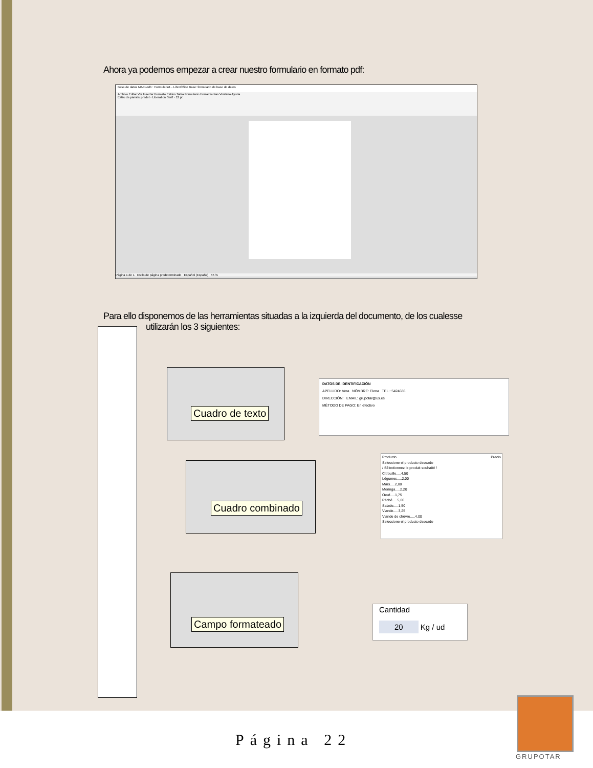Ahora ya podemos empezar a crear nuestro formulario en formato pdf:
Base de datos MAELodb : Formulario1 - LibreOffice Base: formulario de base de datos
Archivo Editar Ver Insertar Formato Estilos Tabla Formulario Herramientas Ventana Ayuda
Estilo de párrafo predet · Liberation Serif · 12 pt
Página 1 de 1 Estilo de página predeterminado Español (España) 55 %
Para ello disponemos de las herramientas situadas a la izquierda del documento, de los cualesse
utilizarán los 3 siguientes:
Cuadro de texto
Cuadro combinado
Campo formateado
DATOS DE IDENTIFICACIÓN
APELLIDO: Vera NÓMBRE: Elena TEL.: 5424685
DIRECCIÓN: EMAIL: grupotar@us.es
MÉTODO DE PAGO: En efectivo
Producto Precio
Seleccione el producto deseado
/ Sélectionnez le produit souhaité /
Citrouille.....4,50
Légumes.....2,00
Maïs.....2,00
Moringa.....2,20
Oeuf.....1,75
Pêché.....5,00
Salade.....1,50
Viande.....3,25
Viande de chèvre.....4,00
Seleccione el producto deseado
Cantidad
20 Kg / ud
Página 22
GRUPOTAR